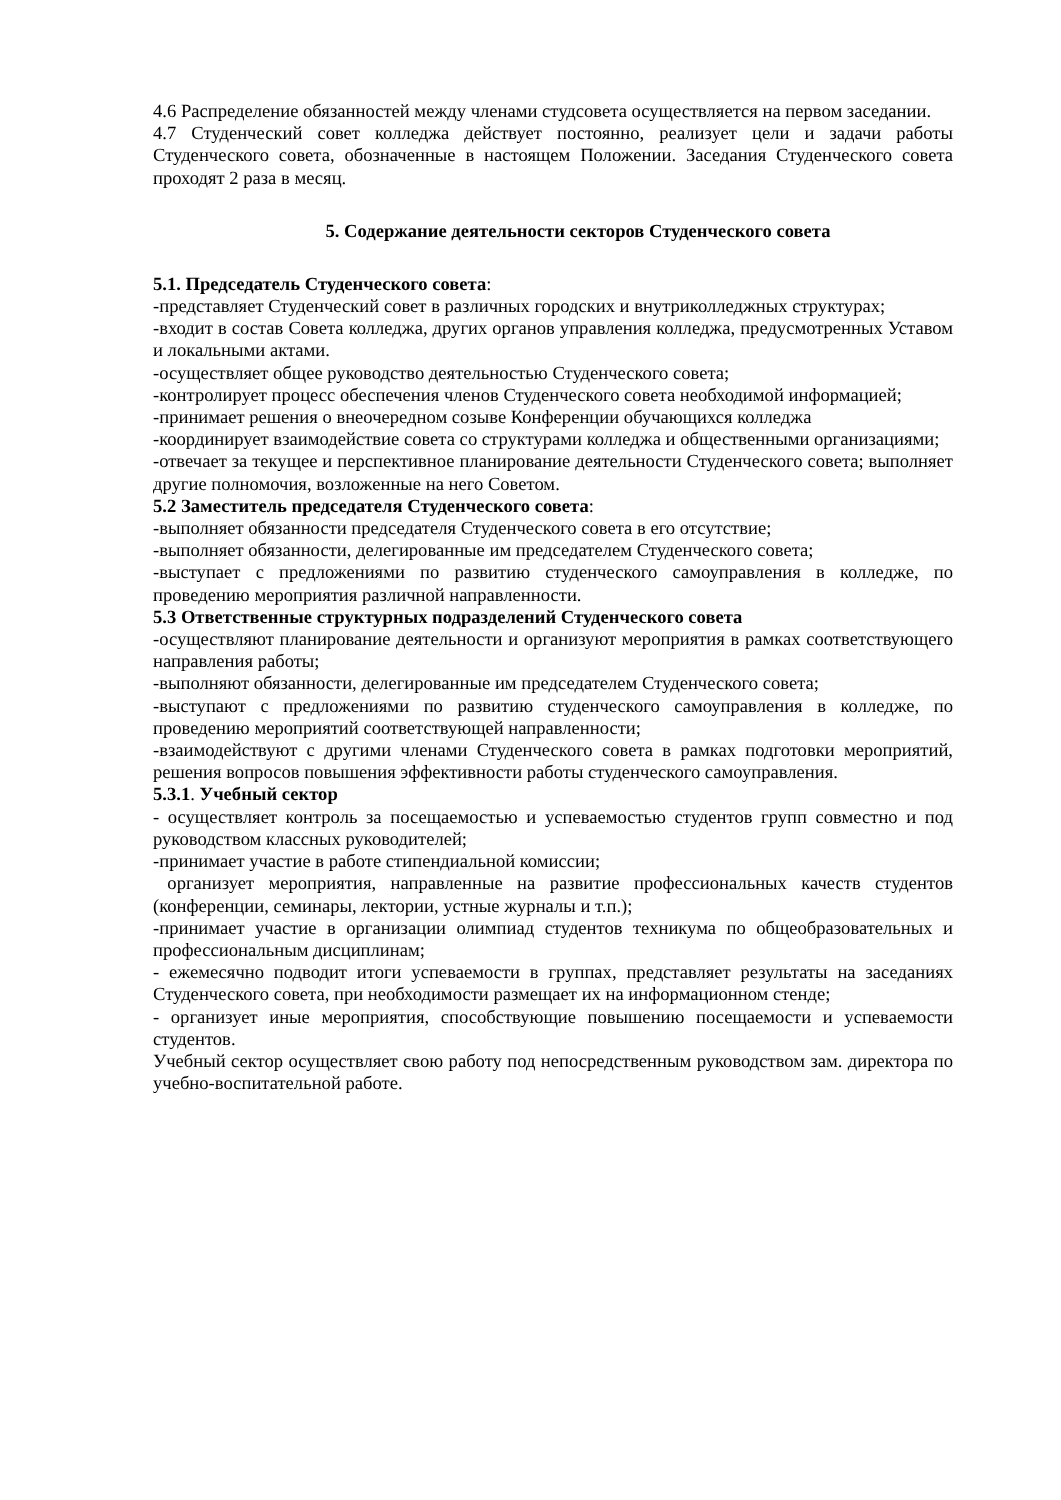4.6 Распределение обязанностей между членами студсовета осуществляется на первом заседании.
4.7 Студенческий совет колледжа действует постоянно, реализует цели и задачи работы Студенческого совета, обозначенные в настоящем Положении. Заседания Студенческого совета проходят 2 раза в месяц.
5. Содержание деятельности секторов Студенческого совета
5.1. Председатель Студенческого совета:
-представляет Студенческий совет в различных городских и внутриколледжных структурах;
-входит в состав Совета колледжа, других органов управления колледжа, предусмотренных Уставом и локальными актами.
-осуществляет общее руководство деятельностью Студенческого совета;
-контролирует процесс обеспечения членов Студенческого совета необходимой информацией;
-принимает решения о внеочередном созыве Конференции обучающихся колледжа
-координирует взаимодействие совета со структурами колледжа и общественными организациями;
-отвечает за текущее и перспективное планирование деятельности Студенческого совета; выполняет другие полномочия, возложенные на него Советом.
5.2 Заместитель председателя Студенческого совета:
-выполняет обязанности председателя Студенческого совета в его отсутствие;
-выполняет обязанности, делегированные им председателем Студенческого совета;
-выступает с предложениями по развитию студенческого самоуправления в колледже, по проведению мероприятия различной направленности.
5.3 Ответственные структурных подразделений Студенческого совета
-осуществляют планирование деятельности и организуют мероприятия в рамках соответствующего направления работы;
-выполняют обязанности, делегированные им председателем Студенческого совета;
-выступают с предложениями по развитию студенческого самоуправления в колледже, по проведению мероприятий соответствующей направленности;
-взаимодействуют с другими членами Студенческого совета в рамках подготовки мероприятий, решения вопросов повышения эффективности работы студенческого самоуправления.
5.3.1. Учебный сектор
- осуществляет контроль за посещаемостью и успеваемостью студентов групп совместно и под руководством классных руководителей;
-принимает участие в работе стипендиальной комиссии;
организует мероприятия, направленные на развитие профессиональных качеств студентов (конференции, семинары, лектории, устные журналы и т.п.);
-принимает участие в организации олимпиад студентов техникума по общеобразовательных и профессиональным дисциплинам;
- ежемесячно подводит итоги успеваемости в группах, представляет результаты на заседаниях Студенческого совета, при необходимости размещает их на информационном стенде;
- организует иные мероприятия, способствующие повышению посещаемости и успеваемости студентов.
Учебный сектор осуществляет свою работу под непосредственным руководством зам. директора по учебно-воспитательной работе.